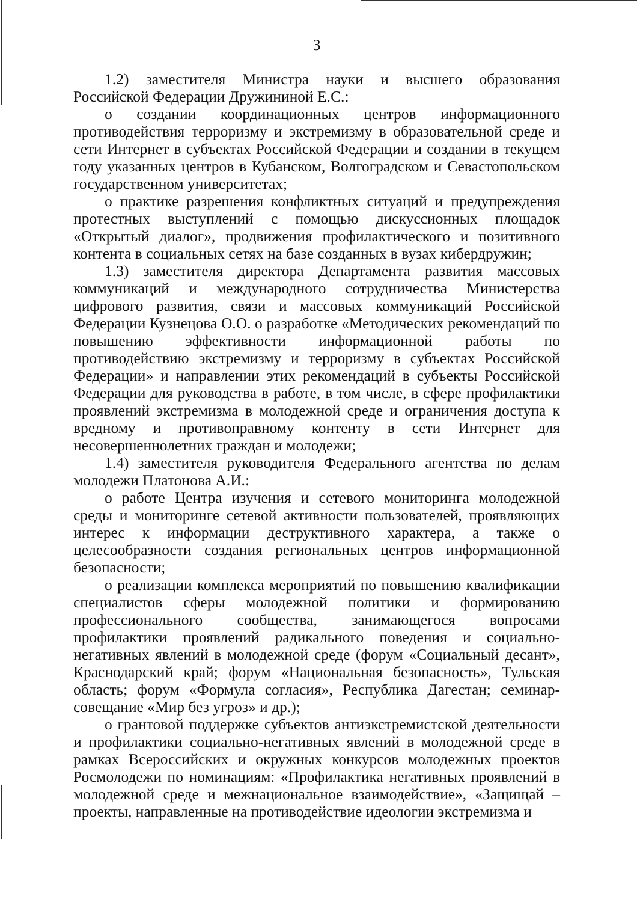3
1.2) заместителя Министра науки и высшего образования Российской Федерации Дружининой Е.С.:
о создании координационных центров информационного противодействия терроризму и экстремизму в образовательной среде и сети Интернет в субъектах Российской Федерации и создании в текущем году указанных центров в Кубанском, Волгоградском и Севастопольском государственном университетах;
о практике разрешения конфликтных ситуаций и предупреждения протестных выступлений с помощью дискуссионных площадок «Открытый диалог», продвижения профилактического и позитивного контента в социальных сетях на базе созданных в вузах кибердружин;
1.3) заместителя директора Департамента развития массовых коммуникаций и международного сотрудничества Министерства цифрового развития, связи и массовых коммуникаций Российской Федерации Кузнецова О.О. о разработке «Методических рекомендаций по повышению эффективности информационной работы по противодействию экстремизму и терроризму в субъектах Российской Федерации» и направлении этих рекомендаций в субъекты Российской Федерации для руководства в работе, в том числе, в сфере профилактики проявлений экстремизма в молодежной среде и ограничения доступа к вредному и противоправному контенту в сети Интернет для несовершеннолетних граждан и молодежи;
1.4) заместителя руководителя Федерального агентства по делам молодежи Платонова А.И.:
о работе Центра изучения и сетевого мониторинга молодежной среды и мониторинге сетевой активности пользователей, проявляющих интерес к информации деструктивного характера, а также о целесообразности создания региональных центров информационной безопасности;
о реализации комплекса мероприятий по повышению квалификации специалистов сферы молодежной политики и формированию профессионального сообщества, занимающегося вопросами профилактики проявлений радикального поведения и социально-негативных явлений в молодежной среде (форум «Социальный десант», Краснодарский край; форум «Национальная безопасность», Тульская область; форум «Формула согласия», Республика Дагестан; семинар-совещание «Мир без угроз» и др.);
о грантовой поддержке субъектов антиэкстремистской деятельности и профилактики социально-негативных явлений в молодежной среде в рамках Всероссийских и окружных конкурсов молодежных проектов Росмолодежи по номинациям: «Профилактика негативных проявлений в молодежной среде и межнациональное взаимодействие», «Защищай – проекты, направленные на противодействие идеологии экстремизма и